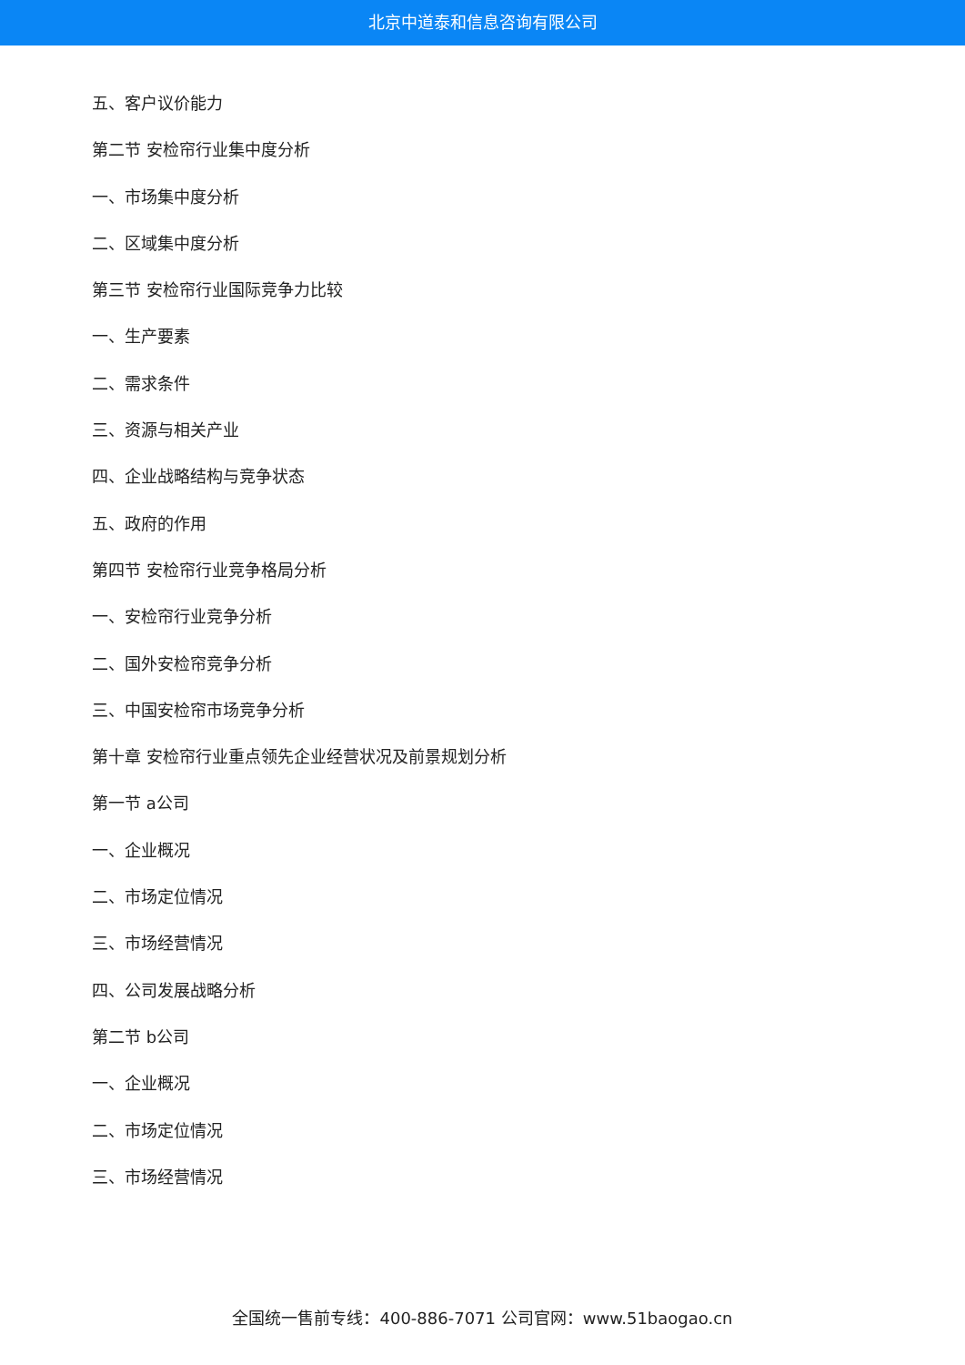北京中道泰和信息咨询有限公司
五、客户议价能力
第二节 安检帘行业集中度分析
一、市场集中度分析
二、区域集中度分析
第三节 安检帘行业国际竞争力比较
一、生产要素
二、需求条件
三、资源与相关产业
四、企业战略结构与竞争状态
五、政府的作用
第四节 安检帘行业竞争格局分析
一、安检帘行业竞争分析
二、国外安检帘竞争分析
三、中国安检帘市场竞争分析
第十章 安检帘行业重点领先企业经营状况及前景规划分析
第一节 a公司
一、企业概况
二、市场定位情况
三、市场经营情况
四、公司发展战略分析
第二节 b公司
一、企业概况
二、市场定位情况
三、市场经营情况
全国统一售前专线：400-886-7071 公司官网：www.51baogao.cn